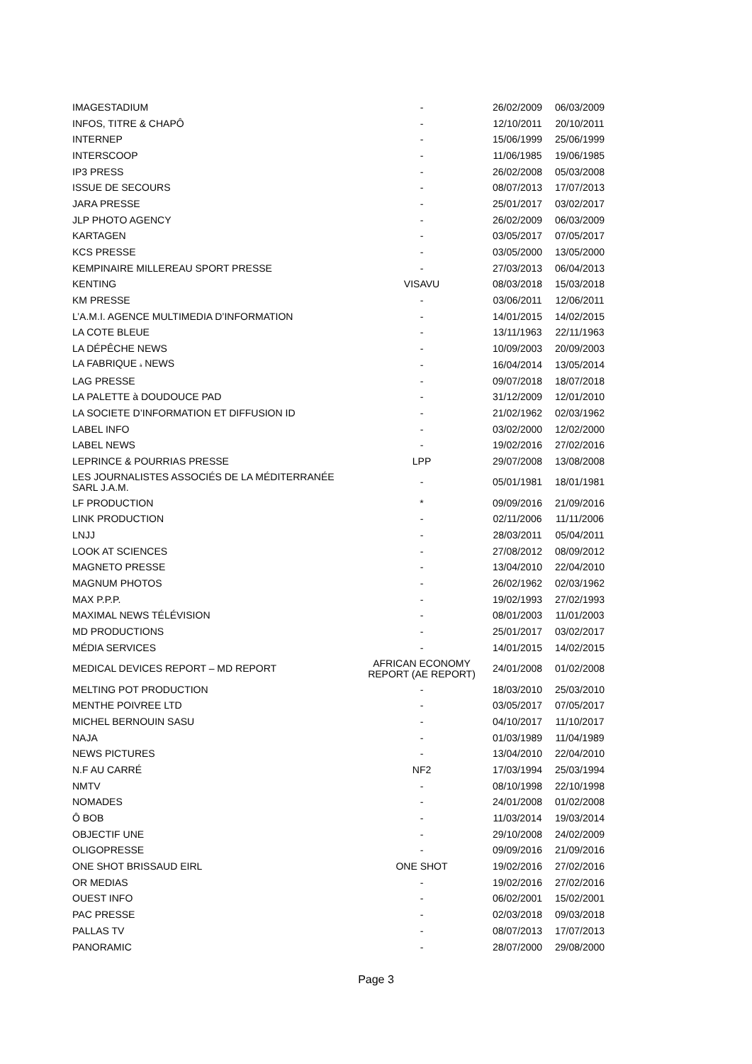| IMAGESTADIUM | - | 26/02/2009 | 06/03/2009 |
| INFOS, TITRE & CHAPÔ | - | 12/10/2011 | 20/10/2011 |
| INTERNEP | - | 15/06/1999 | 25/06/1999 |
| INTERSCOOP | - | 11/06/1985 | 19/06/1985 |
| IP3 PRESS | - | 26/02/2008 | 05/03/2008 |
| ISSUE DE SECOURS | - | 08/07/2013 | 17/07/2013 |
| JARA PRESSE | - | 25/01/2017 | 03/02/2017 |
| JLP PHOTO AGENCY | - | 26/02/2009 | 06/03/2009 |
| KARTAGEN | - | 03/05/2017 | 07/05/2017 |
| KCS PRESSE | - | 03/05/2000 | 13/05/2000 |
| KEMPINAIRE MILLEREAU SPORT PRESSE | - | 27/03/2013 | 06/04/2013 |
| KENTING | VISAVU | 08/03/2018 | 15/03/2018 |
| KM PRESSE | - | 03/06/2011 | 12/06/2011 |
| L’A.M.I. AGENCE MULTIMEDIA D’INFORMATION | - | 14/01/2015 | 14/02/2015 |
| LA COTE BLEUE | - | 13/11/1963 | 22/11/1963 |
| LA DÉPÊCHE NEWS | - | 10/09/2003 | 20/09/2003 |
| LA FABRIQUE à NEWS | - | 16/04/2014 | 13/05/2014 |
| LAG PRESSE | - | 09/07/2018 | 18/07/2018 |
| LA PALETTE à DOUDOUCE PAD | - | 31/12/2009 | 12/01/2010 |
| LA SOCIETE D’INFORMATION ET DIFFUSION ID | - | 21/02/1962 | 02/03/1962 |
| LABEL INFO | - | 03/02/2000 | 12/02/2000 |
| LABEL NEWS | - | 19/02/2016 | 27/02/2016 |
| LEPRINCE & POURRIAS PRESSE | LPP | 29/07/2008 | 13/08/2008 |
| LES JOURNALISTES ASSOCIÉS DE LA MÉDITERRANÉE SARL J.A.M. | - | 05/01/1981 | 18/01/1981 |
| LF PRODUCTION | * | 09/09/2016 | 21/09/2016 |
| LINK PRODUCTION | - | 02/11/2006 | 11/11/2006 |
| LNJJ | - | 28/03/2011 | 05/04/2011 |
| LOOK AT SCIENCES | - | 27/08/2012 | 08/09/2012 |
| MAGNETO PRESSE | - | 13/04/2010 | 22/04/2010 |
| MAGNUM PHOTOS | - | 26/02/1962 | 02/03/1962 |
| MAX P.P.P. | - | 19/02/1993 | 27/02/1993 |
| MAXIMAL NEWS TÉLÉVISION | - | 08/01/2003 | 11/01/2003 |
| MD PRODUCTIONS | - | 25/01/2017 | 03/02/2017 |
| MÉDIA SERVICES | - | 14/01/2015 | 14/02/2015 |
| MEDICAL DEVICES REPORT – MD REPORT | AFRICAN ECONOMY REPORT (AE REPORT) | 24/01/2008 | 01/02/2008 |
| MELTING POT PRODUCTION | - | 18/03/2010 | 25/03/2010 |
| MENTHE POIVREE LTD | - | 03/05/2017 | 07/05/2017 |
| MICHEL BERNOUIN SASU | - | 04/10/2017 | 11/10/2017 |
| NAJA | - | 01/03/1989 | 11/04/1989 |
| NEWS PICTURES | - | 13/04/2010 | 22/04/2010 |
| N.F AU CARRÉ | NF2 | 17/03/1994 | 25/03/1994 |
| NMTV | - | 08/10/1998 | 22/10/1998 |
| NOMADES | - | 24/01/2008 | 01/02/2008 |
| Ô BOB | - | 11/03/2014 | 19/03/2014 |
| OBJECTIF UNE | - | 29/10/2008 | 24/02/2009 |
| OLIGOPRESSE | - | 09/09/2016 | 21/09/2016 |
| ONE SHOT BRISSAUD EIRL | ONE SHOT | 19/02/2016 | 27/02/2016 |
| OR MEDIAS | - | 19/02/2016 | 27/02/2016 |
| OUEST INFO | - | 06/02/2001 | 15/02/2001 |
| PAC PRESSE | - | 02/03/2018 | 09/03/2018 |
| PALLAS TV | - | 08/07/2013 | 17/07/2013 |
| PANORAMIC | - | 28/07/2000 | 29/08/2000 |
Page 3